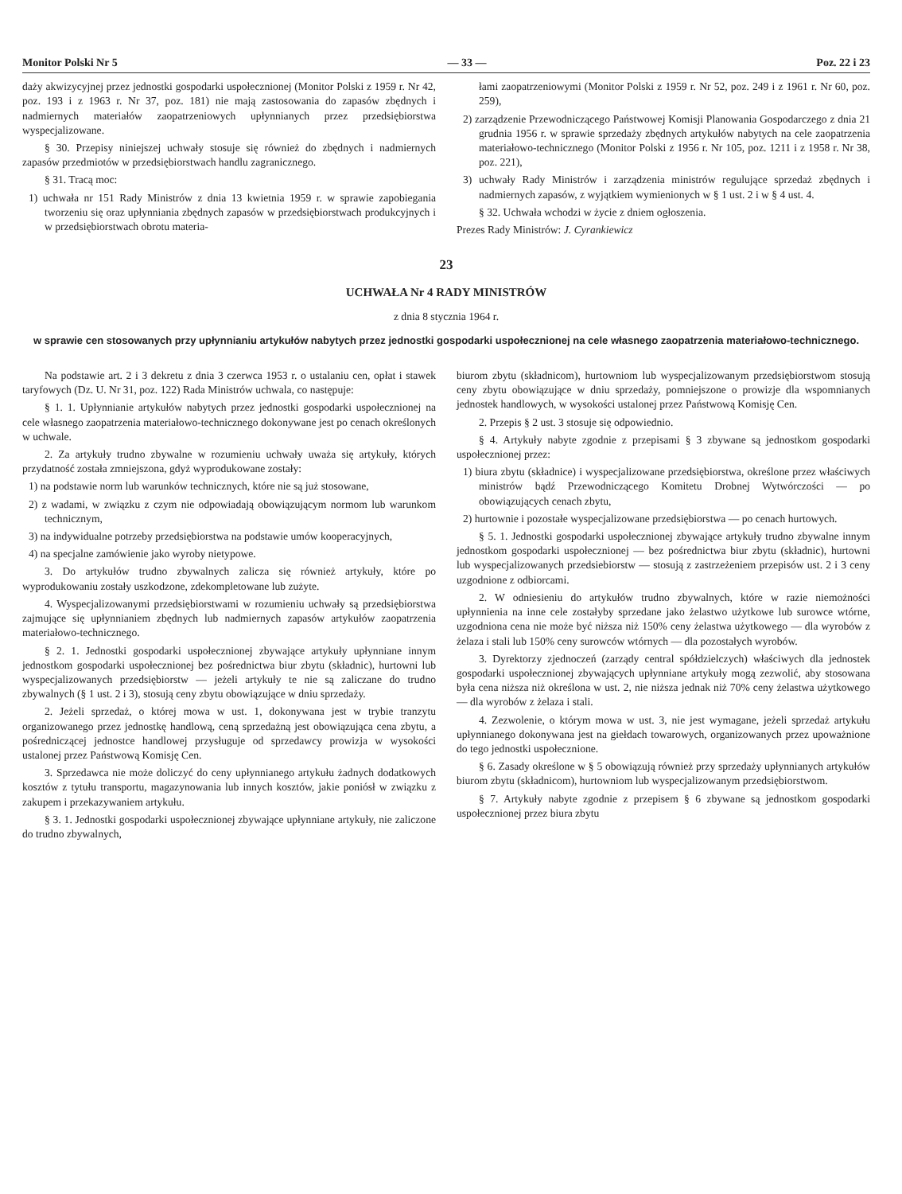Monitor Polski Nr 5 — 33 — Poz. 22 i 23
daży akwizycyjnej przez jednostki gospodarki uspołecznionej (Monitor Polski z 1959 r. Nr 42, poz. 193 i z 1963 r. Nr 37, poz. 181) nie mają zastosowania do zapasów zbędnych i nadmiernych materiałów zaopatrzeniowych upłynnianych przez przedsiębiorstwa wyspecjalizowane.
§ 30. Przepisy niniejszej uchwały stosuje się również do zbędnych i nadmiernych zapasów przedmiotów w przedsiębiorstwach handlu zagranicznego.
§ 31. Tracą moc:
1) uchwała nr 151 Rady Ministrów z dnia 13 kwietnia 1959 r. w sprawie zapobiegania tworzeniu się oraz upłynniania zbędnych zapasów w przedsiębiorstwach produkcyjnych i w przedsiębiorstwach obrotu materia-
łami zaopatrzeniowymi (Monitor Polski z 1959 r. Nr 52, poz. 249 i z 1961 r. Nr 60, poz. 259),
2) zarządzenie Przewodniczącego Państwowej Komisji Planowania Gospodarczego z dnia 21 grudnia 1956 r. w sprawie sprzedaży zbędnych artykułów nabytych na cele zaopatrzenia materiałowo-technicznego (Monitor Polski z 1956 r. Nr 105, poz. 1211 i z 1958 r. Nr 38, poz. 221),
3) uchwały Rady Ministrów i zarządzenia ministrów regulujące sprzedaż zbędnych i nadmiernych zapasów, z wyjątkiem wymienionych w § 1 ust. 2 i w § 4 ust. 4.
§ 32. Uchwała wchodzi w życie z dniem ogłoszenia.
Prezes Rady Ministrów: J. Cyrankiewicz
23
UCHWAŁA Nr 4 RADY MINISTRÓW
z dnia 8 stycznia 1964 r.
w sprawie cen stosowanych przy upłynnianiu artykułów nabytych przez jednostki gospodarki uspołecznionej na cele własnego zaopatrzenia materiałowo-technicznego.
Na podstawie art. 2 i 3 dekretu z dnia 3 czerwca 1953 r. o ustalaniu cen, opłat i stawek taryfowych (Dz. U. Nr 31, poz. 122) Rada Ministrów uchwala, co następuje:
§ 1. 1. Upłynnianie artykułów nabytych przez jednostki gospodarki uspołecznionej na cele własnego zaopatrzenia materiałowo-technicznego dokonywane jest po cenach określonych w uchwale.
2. Za artykuły trudno zbywalne w rozumieniu uchwały uważa się artykuły, których przydatność została zmniejszona, gdyż wyprodukowane zostały:
1) na podstawie norm lub warunków technicznych, które nie są już stosowane,
2) z wadami, w związku z czym nie odpowiadają obowiązującym normom lub warunkom technicznym,
3) na indywidualne potrzeby przedsiębiorstwa na podstawie umów kooperacyjnych,
4) na specjalne zamówienie jako wyroby nietypowe.
3. Do artykułów trudno zbywalnych zalicza się również artykuły, które po wyprodukowaniu zostały uszkodzone, zdekompletowane lub zużyte.
4. Wyspecjalizowanymi przedsiębiorstwami w rozumieniu uchwały są przedsiębiorstwa zajmujące się upłynnianiem zbędnych lub nadmiernych zapasów artykułów zaopatrzenia materiałowo-technicznego.
§ 2. 1. Jednostki gospodarki uspołecznionej zbywające artykuły upłynniane innym jednostkom gospodarki uspołecznionej bez pośrednictwa biur zbytu (składnic), hurtowni lub wyspecjalizowanych przedsiębiorstw — jeżeli artykuły te nie są zaliczane do trudno zbywalnych (§ 1 ust. 2 i 3), stosują ceny zbytu obowiązujące w dniu sprzedaży.
2. Jeżeli sprzedaż, o której mowa w ust. 1, dokonywana jest w trybie tranzytu organizowanego przez jednostkę handlową, ceną sprzedażną jest obowiązująca cena zbytu, a pośredniczącej jednostce handlowej przysługuje od sprzedawcy prowizja w wysokości ustalonej przez Państwową Komisję Cen.
3. Sprzedawca nie może doliczyć do ceny upłynnianego artykułu żadnych dodatkowych kosztów z tytułu transportu, magazynowania lub innych kosztów, jakie poniósł w związku z zakupem i przekazywaniem artykułu.
§ 3. 1. Jednostki gospodarki uspołecznionej zbywające upłynniane artykuły, nie zaliczone do trudno zbywalnych,
biurom zbytu (składnicom), hurtowniom lub wyspecjalizowanym przedsiębiorstwom stosują ceny zbytu obowiązujące w dniu sprzedaży, pomniejszone o prowizje dla wspomnianych jednostek handlowych, w wysokości ustalonej przez Państwową Komisję Cen.
2. Przepis § 2 ust. 3 stosuje się odpowiednio.
§ 4. Artykuły nabyte zgodnie z przepisami § 3 zbywane są jednostkom gospodarki uspołecznionej przez:
1) biura zbytu (składnice) i wyspecjalizowane przedsiębiorstwa, określone przez właściwych ministrów bądź Przewodniczącego Komitetu Drobnej Wytwórczości — po obowiązujących cenach zbytu,
2) hurtownie i pozostałe wyspecjalizowane przedsiębiorstwa — po cenach hurtowych.
§ 5. 1. Jednostki gospodarki uspołecznionej zbywające artykuły trudno zbywalne innym jednostkom gospodarki uspołecznionej — bez pośrednictwa biur zbytu (składnic), hurtowni lub wyspecjalizowanych przedsiebiorstw — stosują z zastrzeżeniem przepisów ust. 2 i 3 ceny uzgodnione z odbiorcami.
2. W odniesieniu do artykułów trudno zbywalnych, które w razie niemożności upłynnienia na inne cele zostałyby sprzedane jako żelastwo użytkowe lub surowce wtórne, uzgodniona cena nie może być niższa niż 150% ceny żelastwa użytkowego — dla wyrobów z żelaza i stali lub 150% ceny surowców wtórnych — dla pozostałych wyrobów.
3. Dyrektorzy zjednoczeń (zarządy central spółdzielczych) właściwych dla jednostek gospodarki uspołecznionej zbywających upłynniane artykuły mogą zezwolić, aby stosowana była cena niższa niż określona w ust. 2, nie niższa jednak niż 70% ceny żelastwa użytkowego — dla wyrobów z żelaza i stali.
4. Zezwolenie, o którym mowa w ust. 3, nie jest wymagane, jeżeli sprzedaż artykułu upłynnianego dokonywana jest na giełdach towarowych, organizowanych przez upoważnione do tego jednostki uspołecznione.
§ 6. Zasady określone w § 5 obowiązują również przy sprzedaży upłynnianych artykułów biurom zbytu (składnicom), hurtowniom lub wyspecjalizowanym przedsiębiorstwom.
§ 7. Artykuły nabyte zgodnie z przepisem § 6 zbywane są jednostkom gospodarki uspołecznionej przez biura zbytu